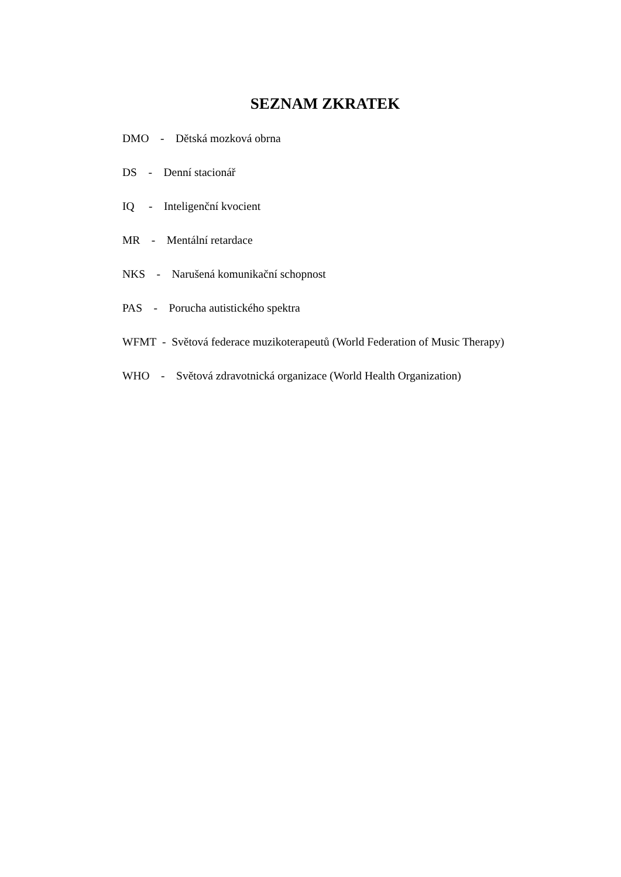SEZNAM ZKRATEK
DMO - Dětská mozková obrna
DS - Denní stacionář
IQ - Inteligenční kvocient
MR - Mentální retardace
NKS - Narušená komunikační schopnost
PAS - Porucha autistického spektra
WFMT - Světová federace muzikoterapeutů (World Federation of Music Therapy)
WHO - Světová zdravotnická organizace (World Health Organization)